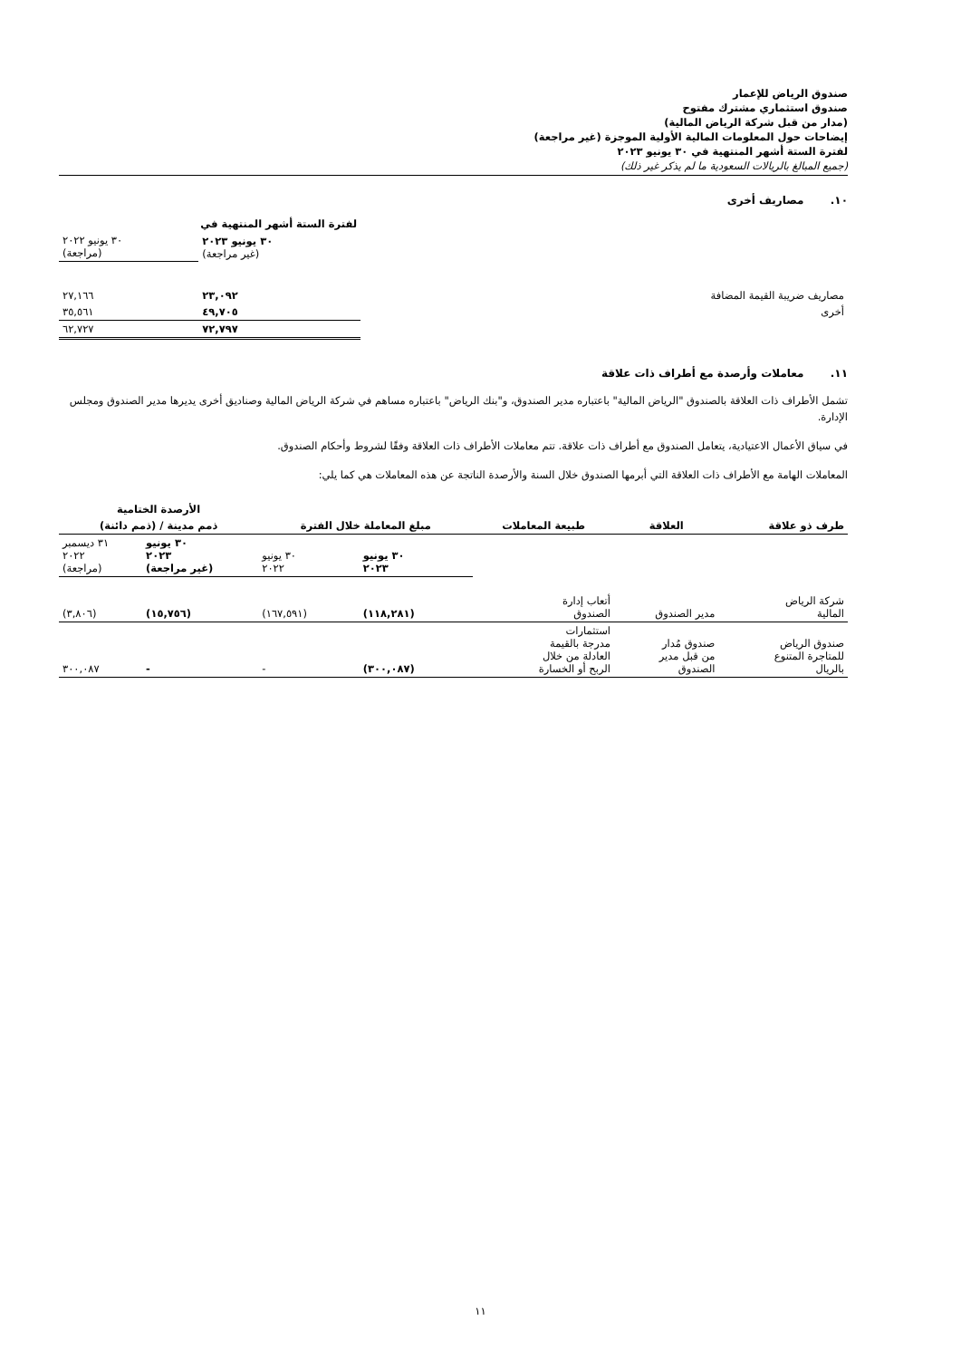صندوق الرياض للإعمار
صندوق استثماري مشترك مفتوح
(مدار من قبل شركة الرياض المالية)
إيضاحات حول المعلومات المالية الأولية الموجزة (غير مراجعة)
لفترة الستة أشهر المنتهية في ٣٠ يونيو ٢٠٢٣
(جميع المبالغ بالريالات السعودية ما لم يذكر غير ذلك)
١٠. مصاريف أخرى
| | لفترة الستة أشهر المنتهية في | |
| | ٣٠ يونيو ٢٠٢٣ (غير مراجعة) | ٣٠ يونيو ٢٠٢٢ (مراجعة) |
| مصاريف ضريبة القيمة المضافة | ٢٣,٠٩٢ | ٢٧,١٦٦ |
| أخرى | ٤٩,٧٠٥ | ٣٥,٥٦١ |
| | ٧٢,٧٩٧ | ٦٢,٧٢٧ |
١١. معاملات وأرصدة مع أطراف ذات علاقة
تشمل الأطراف ذات العلاقة بالصندوق "الرياض المالية" باعتباره مدير الصندوق، و"بنك الرياض" باعتباره مساهم في شركة الرياض المالية وصناديق أخرى يديرها مدير الصندوق ومجلس الإدارة.
في سياق الأعمال الاعتيادية، يتعامل الصندوق مع أطراف ذات علاقة. تتم معاملات الأطراف ذات العلاقة وفقًا لشروط وأحكام الصندوق.
المعاملات الهامة مع الأطراف ذات العلاقة التي أبرمها الصندوق خلال السنة والأرصدة الناتجة عن هذه المعاملات هي كما يلي:
| طرف ذو علاقة | العلاقة | طبيعة المعاملات | مبلغ المعاملة خلال الفترة | | الأرصدة الختامية | |
| --- | --- | --- | --- | --- | --- | --- |
| | | | | | ذمم مدينة / (ذمم دائنة) | |
| | | | ٣٠ يونيو ٢٠٢٣ | ٣٠ يونيو ٢٠٢٢ | ٣٠ يونيو ٢٠٢٣ (غير مراجعة) | ٣١ ديسمبر ٢٠٢٢ (مراجعة) |
| شركة الرياض المالية | مدير الصندوق | أتعاب إدارة الصندوق | (١١٨,٢٨١) | (١٦٧,٥٩١) | (١٥,٧٥٦) | (٣,٨٠٦) |
| صندوق الرياض للمتاجرة المتنوع بالريال | صندوق مُدار من قبل مدير الصندوق | استثمارات مدرجة بالقيمة العادلة من خلال الربح أو الخسارة | (٣٠٠,٠٨٧) | - | - | ٣٠٠,٠٨٧ |
١١